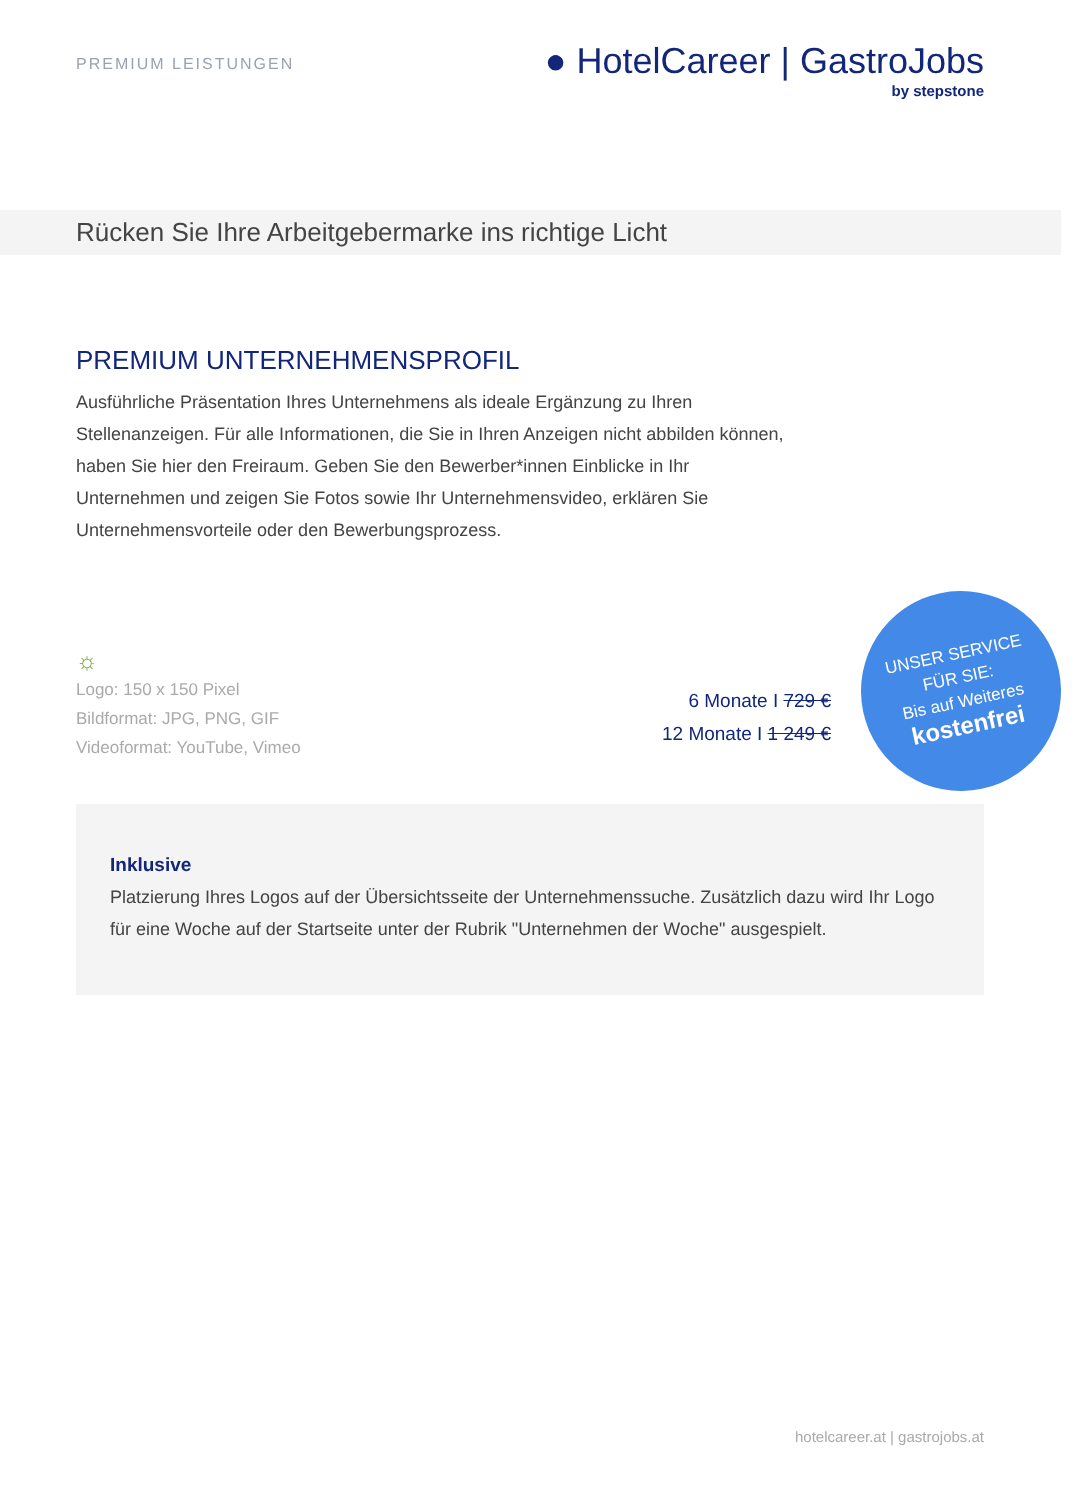PREMIUM LEISTUNGEN
● HotelCareer | GastroJobs
by stepstone
Rücken Sie Ihre Arbeitgebermarke ins richtige Licht
PREMIUM UNTERNEHMENSPROFIL
Ausführliche Präsentation Ihres Unternehmens als ideale Ergänzung zu Ihren Stellenanzeigen. Für alle Informationen, die Sie in Ihren Anzeigen nicht abbilden können, haben Sie hier den Freiraum. Geben Sie den Bewerber*innen Einblicke in Ihr Unternehmen und zeigen Sie Fotos sowie Ihr Unternehmensvideo, erklären Sie Unternehmensvorteile oder den Bewerbungsprozess.
☼
Logo: 150 x 150 Pixel
Bildformat: JPG, PNG, GIF
Videoformat: YouTube, Vimeo
6 Monate I 729 €
12 Monate I 1 249 €
UNSER SERVICE
FÜR SIE:
Bis auf Weiteres
kostenfrei
Inklusive
Platzierung Ihres Logos auf der Übersichtsseite der Unternehmenssuche. Zusätzlich dazu wird Ihr Logo für eine Woche auf der Startseite unter der Rubrik "Unternehmen der Woche" ausgespielt.
hotelcareer.at | gastrojobs.at